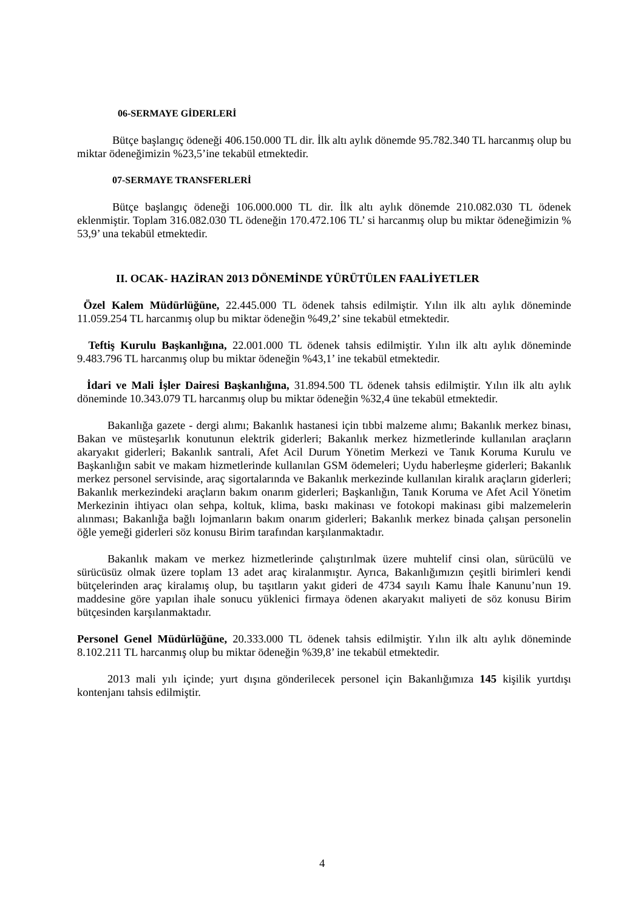06-SERMAYE GİDERLERİ
Bütçe başlangıç ödeneği 406.150.000 TL dir. İlk altı aylık dönemde 95.782.340 TL harcanmış olup bu miktar ödeneğimizin %23,5’ine tekabül etmektedir.
07-SERMAYE TRANSFERLERİ
Bütçe başlangıç ödeneği 106.000.000 TL dir. İlk altı aylık dönemde 210.082.030 TL ödenek eklenmiştir. Toplam 316.082.030 TL ödeneğin 170.472.106 TL’ si harcanmış olup bu miktar ödeneğimizin % 53,9’ una tekabül etmektedir.
II. OCAK- HAZİRAN 2013 DÖNEMİNDE YÜRÜTÜLEN FAALİYETLER
Özel Kalem Müdürlüğüne, 22.445.000 TL ödenek tahsis edilmiştir. Yılın ilk altı aylık döneminde 11.059.254 TL harcanmış olup bu miktar ödeneğin %49,2’ sine tekabül etmektedir.
Teftiş Kurulu Başkanlığına, 22.001.000 TL ödenek tahsis edilmiştir. Yılın ilk altı aylık döneminde 9.483.796 TL harcanmış olup bu miktar ödeneğin %43,1’ ine tekabül etmektedir.
İdari ve Mali İşler Dairesi Başkanlığına, 31.894.500 TL ödenek tahsis edilmiştir. Yılın ilk altı aylık döneminde 10.343.079 TL harcanmış olup bu miktar ödeneğin %32,4 üne tekabül etmektedir.
Bakanlığa gazete - dergi alımı; Bakanlık hastanesi için tıbbi malzeme alımı; Bakanlık merkez binası, Bakan ve müsteşarlık konutunun elektrik giderleri; Bakanlık merkez hizmetlerinde kullanılan araçların akaryakıt giderleri; Bakanlık santrali, Afet Acil Durum Yönetim Merkezi ve Tanık Koruma Kurulu ve Başkanlığın sabit ve makam hizmetlerinde kullanılan GSM ödemeleri; Uydu haberleşme giderleri; Bakanlık merkez personel servisinde, araç sigortalarında ve Bakanlık merkezinde kullanılan kiralık araçların giderleri; Bakanlık merkezindeki araçların bakım onarım giderleri; Başkanlığın, Tanık Koruma ve Afet Acil Yönetim Merkezinin ihtiyacı olan sehpa, koltuk, klima, baskı makinası ve fotokopi makinası gibi malzemelerin alınması; Bakanlığa bağlı lojmanların bakım onarım giderleri; Bakanlık merkez binada çalışan personelin öğle yemeği giderleri söz konusu Birim tarafından karşılanmaktadır.
Bakanlık makam ve merkez hizmetlerinde çalıştırılmak üzere muhtelif cinsi olan, sürücülü ve sürücüsüz olmak üzere toplam 13 adet araç kiralanmıştır. Ayrıca, Bakanlığımızın çeşitli birimleri kendi bütçelerinden araç kiralamış olup, bu taşıtların yakıt gideri de 4734 sayılı Kamu İhale Kanunu’nun 19. maddesine göre yapılan ihale sonucu yüklenici firmaya ödenen akaryakıt maliyeti de söz konusu Birim bütçesinden karşılanmaktadır.
Personel Genel Müdürlüğüne, 20.333.000 TL ödenek tahsis edilmiştir. Yılın ilk altı aylık döneminde 8.102.211 TL harcanmış olup bu miktar ödeneğin %39,8’ ine tekabül etmektedir.
2013 mali yılı içinde; yurt dışına gönderilecek personel için Bakanlığımıza 145 kişilik yurtdışı kontenjanı tahsis edilmiştir.
4